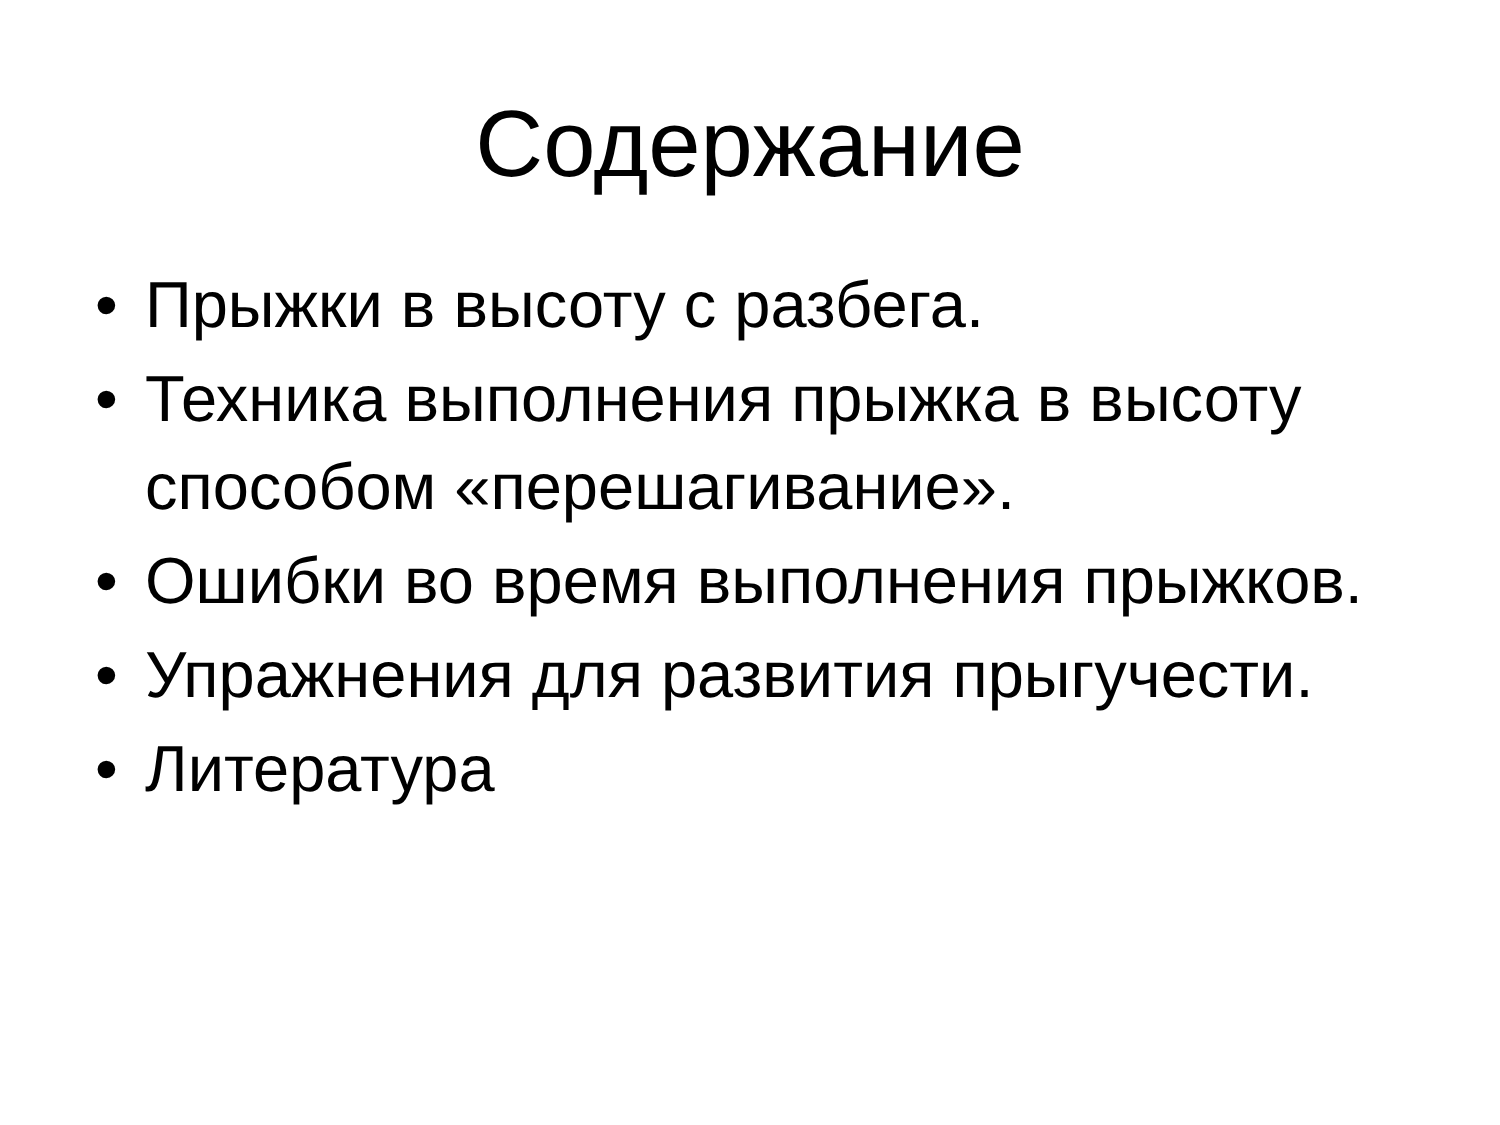Содержание
• Прыжки в высоту с разбега.
• Техника выполнения прыжка в высоту способом «перешагивание».
• Ошибки во время выполнения прыжков.
• Упражнения для развития прыгучести.
• Литература